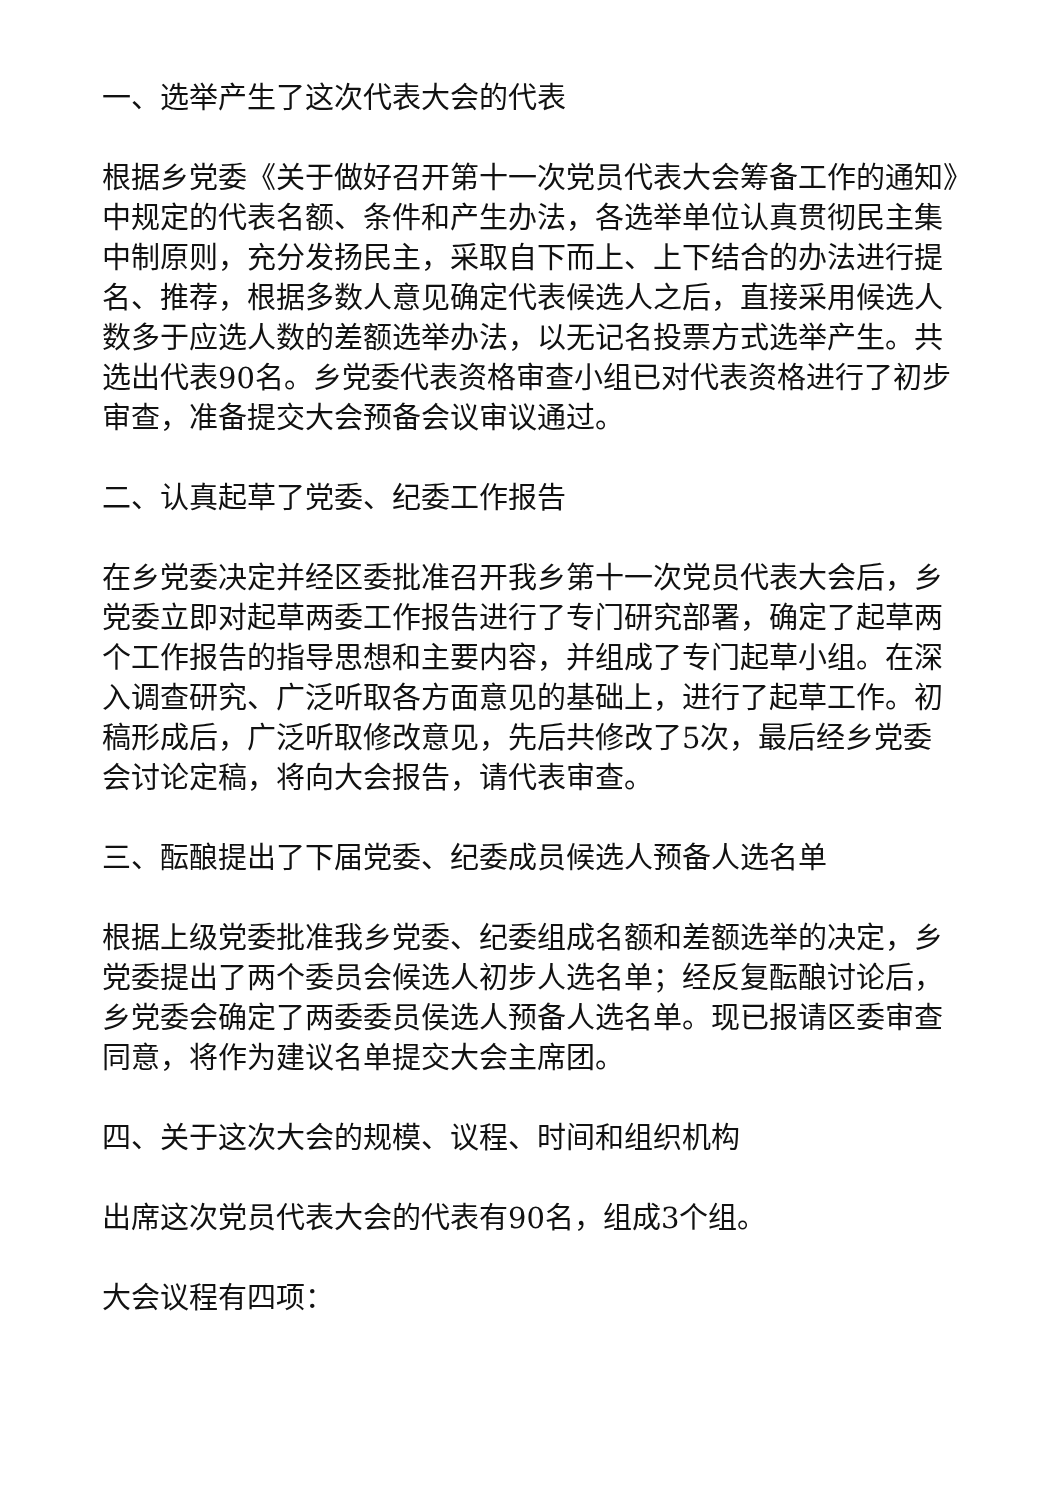一、选举产生了这次代表大会的代表
根据乡党委《关于做好召开第十一次党员代表大会筹备工作的通知》中规定的代表名额、条件和产生办法，各选举单位认真贯彻民主集中制原则，充分发扬民主，采取自下而上、上下结合的办法进行提名、推荐，根据多数人意见确定代表候选人之后，直接采用候选人数多于应选人数的差额选举办法，以无记名投票方式选举产生。共选出代表90名。乡党委代表资格审查小组已对代表资格进行了初步审查，准备提交大会预备会议审议通过。
二、认真起草了党委、纪委工作报告
在乡党委决定并经区委批准召开我乡第十一次党员代表大会后，乡党委立即对起草两委工作报告进行了专门研究部署，确定了起草两个工作报告的指导思想和主要内容，并组成了专门起草小组。在深入调查研究、广泛听取各方面意见的基础上，进行了起草工作。初稿形成后，广泛听取修改意见，先后共修改了5次，最后经乡党委会讨论定稿，将向大会报告，请代表审查。
三、酝酿提出了下届党委、纪委成员候选人预备人选名单
根据上级党委批准我乡党委、纪委组成名额和差额选举的决定，乡党委提出了两个委员会候选人初步人选名单；经反复酝酿讨论后，乡党委会确定了两委委员侯选人预备人选名单。现已报请区委审查同意，将作为建议名单提交大会主席团。
四、关于这次大会的规模、议程、时间和组织机构
出席这次党员代表大会的代表有90名，组成3个组。
大会议程有四项：